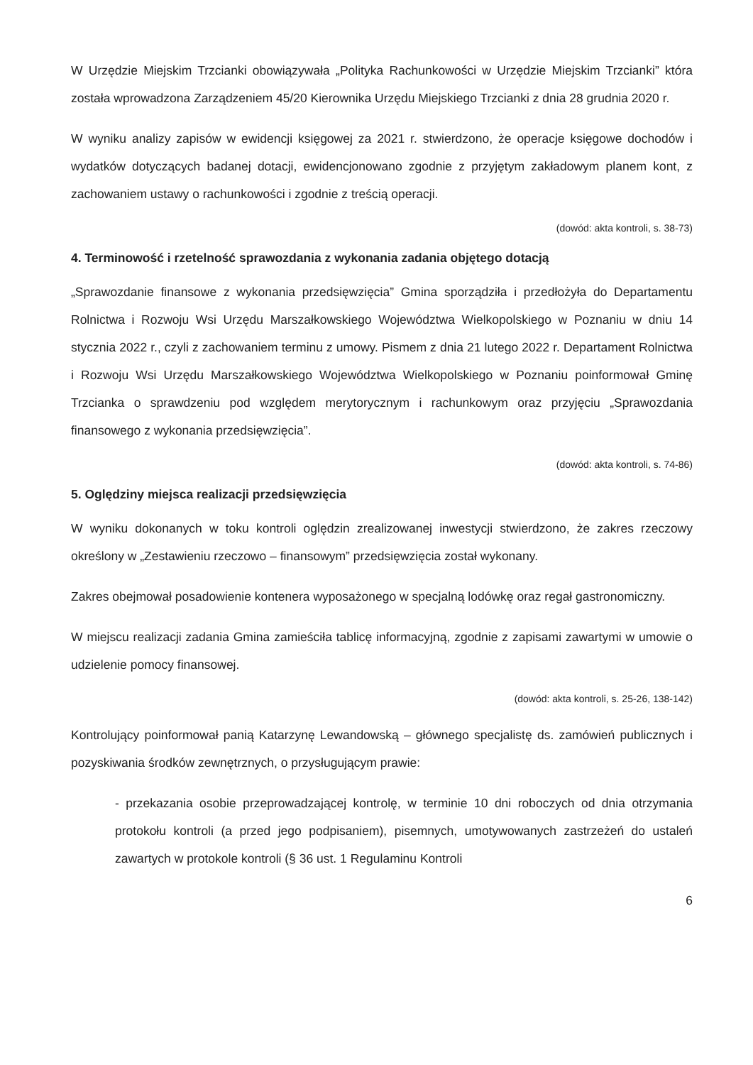W Urzędzie Miejskim Trzcianki obowiązywała „Polityka Rachunkowości w Urzędzie Miejskim Trzcianki” która została wprowadzona Zarządzeniem 45/20 Kierownika Urzędu Miejskiego Trzcianki z dnia 28 grudnia 2020 r.
W wyniku analizy zapisów w ewidencji księgowej za 2021 r. stwierdzono, że operacje księgowe dochodów i wydatków dotyczących badanej dotacji, ewidencjonowano zgodnie z przyjętym zakładowym planem kont, z zachowaniem ustawy o rachunkowości i zgodnie z treścią operacji.
(dowód: akta kontroli, s. 38-73)
4. Terminowość i rzetelność sprawozdania z wykonania zadania objętego dotacją
„Sprawozdanie finansowe z wykonania przedsięwzięcia” Gmina sporządziła i przedłożyła do Departamentu Rolnictwa i Rozwoju Wsi Urzędu Marszałkowskiego Województwa Wielkopolskiego w Poznaniu w dniu 14 stycznia 2022 r., czyli z zachowaniem terminu z umowy. Pismem z dnia 21 lutego 2022 r. Departament Rolnictwa i Rozwoju Wsi Urzędu Marszałkowskiego Województwa Wielkopolskiego w Poznaniu poinformował Gminę Trzcianka o sprawdzeniu pod względem merytorycznym i rachunkowym oraz przyjęciu „Sprawozdania finansowego z wykonania przedsięwzięcia”.
(dowód: akta kontroli, s. 74-86)
5. Oględziny miejsca realizacji przedsięwzięcia
W wyniku dokonanych w toku kontroli oględzin zrealizowanej inwestycji stwierdzono, że zakres rzeczowy określony w „Zestawieniu rzeczowo – finansowym” przedsięwzięcia został wykonany.
Zakres obejmował posadowienie kontenera wyposażonego w specjalną lodówkę oraz regał gastronomiczny.
W miejscu realizacji zadania Gmina zamieściła tablicę informacyjną, zgodnie z zapisami zawartymi w umowie o udzielenie pomocy finansowej.
(dowód: akta kontroli, s. 25-26, 138-142)
Kontrolujący poinformował panią Katarzynę Lewandowską – głównego specjalistę ds. zamówień publicznych i pozyskiwania środków zewnętrznych, o przysługującym prawie:
- przekazania osobie przeprowadzającej kontrolę, w terminie 10 dni roboczych od dnia otrzymania protokołu kontroli (a przed jego podpisaniem), pisemnych, umotywowanych zastrzeżeń do ustaleń zawartych w protokole kontroli (§ 36 ust. 1 Regulaminu Kontroli
6